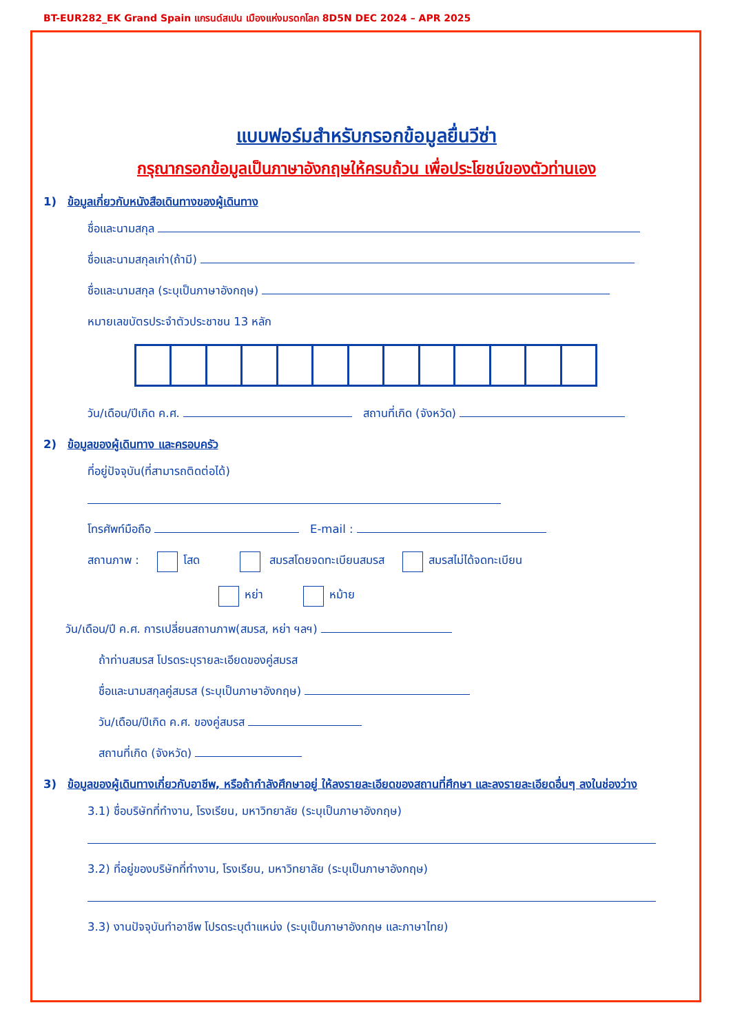BT-EUR282_EK Grand Spain แกรนด์สเปน เมืองแห่งมรดกโลก 8D5N DEC 2024 – APR 2025
แบบฟอร์มสำหรับกรอกข้อมูลยื่นวีซ่า
กรุณากรอกข้อมูลเป็นภาษาอังกฤษให้ครบถ้วน เพื่อประโยชน์ของตัวท่านเอง
1) ข้อมูลเกี่ยวกับหนังสือเดินทางของผู้เดินทาง
ชื่อและนามสกุล
ชื่อและนามสกุลเก่า(ถ้ามี)
ชื่อและนามสกุล (ระบุเป็นภาษาอังกฤษ)
หมายเลขบัตรประจำตัวประชาชน 13 หลัก
วัน/เดือน/ปีเกิด ค.ศ. สถานที่เกิด (จังหวัด)
2) ข้อมูลของผู้เดินทาง และครอบครัว
ที่อยู่ปัจจุบัน(ที่สามารถติดต่อได้)
โทรศัพท์มือถือ E-mail :
สถานภาพ : โสด สมรสโดยจดทะเบียนสมรส สมรสไม่ได้จดทะเบียน
หย่า หม้าย
วัน/เดือน/ปี ค.ศ. การเปลี่ยนสถานภาพ(สมรส, หย่า ฯลฯ)
ถ้าท่านสมรส โปรดระบุรายละเอียดของคู่สมรส
ชื่อและนามสกุลคู่สมรส (ระบุเป็นภาษาอังกฤษ)
วัน/เดือน/ปีเกิด ค.ศ. ของคู่สมรส
สถานที่เกิด (จังหวัด)
3) ข้อมูลของผู้เดินทางเกี่ยวกับอาชีพ, หรือถ้ากำลังศึกษาอยู่ ให้ลงรายละเอียดของสถานที่ศึกษา และลงรายละเอียดอื่นๆ ลงในช่องว่าง
3.1) ชื่อบริษัทที่ทำงาน, โรงเรียน, มหาวิทยาลัย (ระบุเป็นภาษาอังกฤษ)
3.2) ที่อยู่ของบริษัทที่ทำงาน, โรงเรียน, มหาวิทยาลัย (ระบุเป็นภาษาอังกฤษ)
3.3) งานปัจจุบันทำอาชีพ โปรดระบุตำแหน่ง (ระบุเป็นภาษาอังกฤษ และภาษาไทย)